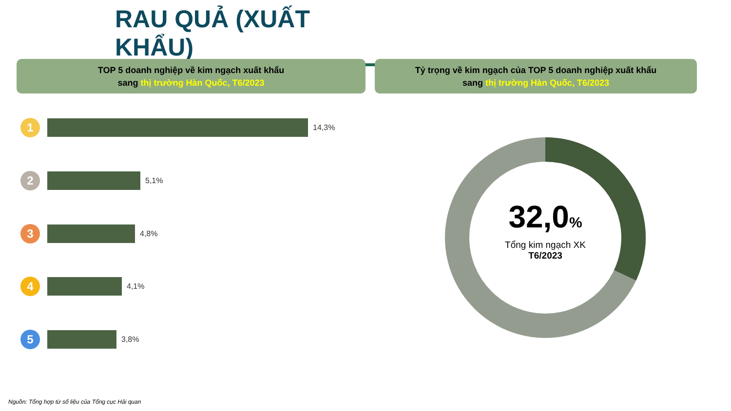RAU QUẢ (XUẤT KHẨU)
TOP 5 doanh nghiệp về kim ngạch xuất khẩu
sang thị trường Hàn Quốc, T6/2023
Tỷ trọng về kim ngạch của TOP 5 doanh nghiệp xuất khẩu
sang thị trường Hàn Quốc, T6/2023
1
14,3%
2
5,1%
3
4,8%
4
4,1%
5
3,8%
32,0%
Tổng kim ngạch XK
T6/2023
Nguồn: Tổng hợp từ số liệu của Tổng cục Hải quan